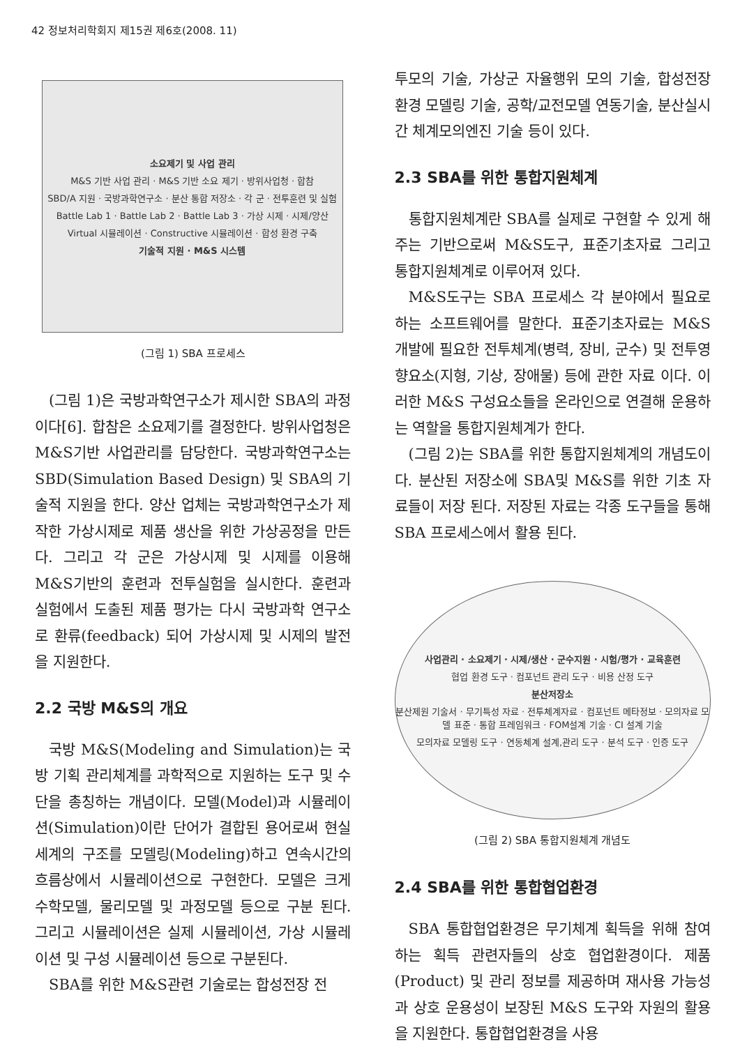42 정보처리학회지 제15권 제6호(2008. 11)
소요제기 및 사업 관리
M&S 기반 사업 관리 · M&S 기반 소요 제기 · 방위사업청 · 합참
SBD/A 지원 · 국방과학연구소 · 분산 통합 저장소 · 각 군 · 전투훈련 및 실험
Battle Lab 1 · Battle Lab 2 · Battle Lab 3 · 가상 시제 · 시제/양산
Virtual 시뮬레이션 · Constructive 시뮬레이션 · 합성 환경 구축
기술적 지원 · M&S 시스템
(그림 1) SBA 프로세스
(그림 1)은 국방과학연구소가 제시한 SBA의 과정이다[6]. 합참은 소요제기를 결정한다. 방위사업청은 M&S기반 사업관리를 담당한다. 국방과학연구소는 SBD(Simulation Based Design) 및 SBA의 기술적 지원을 한다. 양산 업체는 국방과학연구소가 제작한 가상시제로 제품 생산을 위한 가상공정을 만든다. 그리고 각 군은 가상시제 및 시제를 이용해 M&S기반의 훈련과 전투실험을 실시한다. 훈련과 실험에서 도출된 제품 평가는 다시 국방과학 연구소로 환류(feedback) 되어 가상시제 및 시제의 발전을 지원한다.
2.2 국방 M&S의 개요
국방 M&S(Modeling and Simulation)는 국방 기획 관리체계를 과학적으로 지원하는 도구 및 수단을 총칭하는 개념이다. 모델(Model)과 시뮬레이션(Simulation)이란 단어가 결합된 용어로써 현실세계의 구조를 모델링(Modeling)하고 연속시간의 흐름상에서 시뮬레이션으로 구현한다. 모델은 크게 수학모델, 물리모델 및 과정모델 등으로 구분 된다. 그리고 시뮬레이션은 실제 시뮬레이션, 가상 시뮬레이션 및 구성 시뮬레이션 등으로 구분된다.
SBA를 위한 M&S관련 기술로는 합성전장 전
투모의 기술, 가상군 자율행위 모의 기술, 합성전장 환경 모델링 기술, 공학/교전모델 연동기술, 분산실시간 체계모의엔진 기술 등이 있다.
2.3 SBA를 위한 통합지원체계
통합지원체계란 SBA를 실제로 구현할 수 있게 해주는 기반으로써 M&S도구, 표준기초자료 그리고 통합지원체계로 이루어져 있다.
M&S도구는 SBA 프로세스 각 분야에서 필요로 하는 소프트웨어를 말한다. 표준기초자료는 M&S 개발에 필요한 전투체계(병력, 장비, 군수) 및 전투영향요소(지형, 기상, 장애물) 등에 관한 자료 이다. 이러한 M&S 구성요소들을 온라인으로 연결해 운용하는 역할을 통합지원체계가 한다.
(그림 2)는 SBA를 위한 통합지원체계의 개념도이다. 분산된 저장소에 SBA및 M&S를 위한 기초 자료들이 저장 된다. 저장된 자료는 각종 도구들을 통해 SBA 프로세스에서 활용 된다.
사업관리 · 소요제기 · 시제/생산 · 군수지원 · 시험/평가 · 교육훈련
협업 환경 도구 · 컴포넌트 관리 도구 · 비용 산정 도구
분산저장소
분산제원 기술서 · 무기특성 자료 · 전투체계자료 · 컴포넌트 메타정보 · 모의자료 모델 표준 · 통합 프레임워크 · FOM설계 기술 · CI 설계 기술
모의자료 모델링 도구 · 연동체계 설계,관리 도구 · 분석 도구 · 인증 도구
(그림 2) SBA 통합지원체계 개념도
2.4 SBA를 위한 통합협업환경
SBA 통합협업환경은 무기체계 획득을 위해 참여하는 획득 관련자들의 상호 협업환경이다. 제품(Product) 및 관리 정보를 제공하며 재사용 가능성과 상호 운용성이 보장된 M&S 도구와 자원의 활용을 지원한다. 통합협업환경을 사용